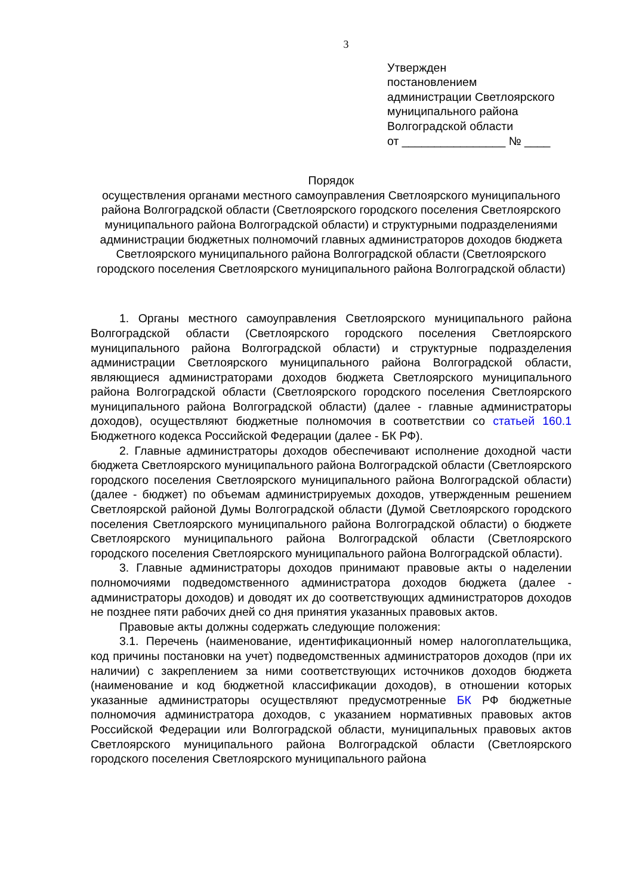3
Утвержден
постановлением
администрации Светлоярского
муниципального района
Волгоградской области
от ________________ № ____
Порядок
осуществления органами местного самоуправления Светлоярского муниципального района Волгоградской области (Светлоярского городского поселения Светлоярского муниципального района Волгоградской области) и структурными подразделениями администрации бюджетных полномочий главных администраторов доходов бюджета Светлоярского муниципального района Волгоградской области (Светлоярского городского поселения Светлоярского муниципального района Волгоградской области)
1. Органы местного самоуправления Светлоярского муниципального района Волгоградской области (Светлоярского городского поселения Светлоярского муниципального района Волгоградской области) и структурные подразделения администрации Светлоярского муниципального района Волгоградской области, являющиеся администраторами доходов бюджета Светлоярского муниципального района Волгоградской области (Светлоярского городского поселения Светлоярского муниципального района Волгоградской области) (далее - главные администраторы доходов), осуществляют бюджетные полномочия в соответствии со статьей 160.1 Бюджетного кодекса Российской Федерации (далее - БК РФ).
2. Главные администраторы доходов обеспечивают исполнение доходной части бюджета Светлоярского муниципального района Волгоградской области (Светлоярского городского поселения Светлоярского муниципального района Волгоградской области) (далее - бюджет) по объемам администрируемых доходов, утвержденным решением Светлоярской районой Думы Волгоградской области (Думой Светлоярского городского поселения Светлоярского муниципального района Волгоградской области) о бюджете Светлоярского муниципального района Волгоградской области (Светлоярского городского поселения Светлоярского муниципального района Волгоградской области).
3. Главные администраторы доходов принимают правовые акты о наделении полномочиями подведомственного администратора доходов бюджета (далее - администраторы доходов) и доводят их до соответствующих администраторов доходов не позднее пяти рабочих дней со дня принятия указанных правовых актов.
Правовые акты должны содержать следующие положения:
3.1. Перечень (наименование, идентификационный номер налогоплательщика, код причины постановки на учет) подведомственных администраторов доходов (при их наличии) с закреплением за ними соответствующих источников доходов бюджета (наименование и код бюджетной классификации доходов), в отношении которых указанные администраторы осуществляют предусмотренные БК РФ бюджетные полномочия администратора доходов, с указанием нормативных правовых актов Российской Федерации или Волгоградской области, муниципальных правовых актов Светлоярского муниципального района Волгоградской области (Светлоярского городского поселения Светлоярского муниципального района